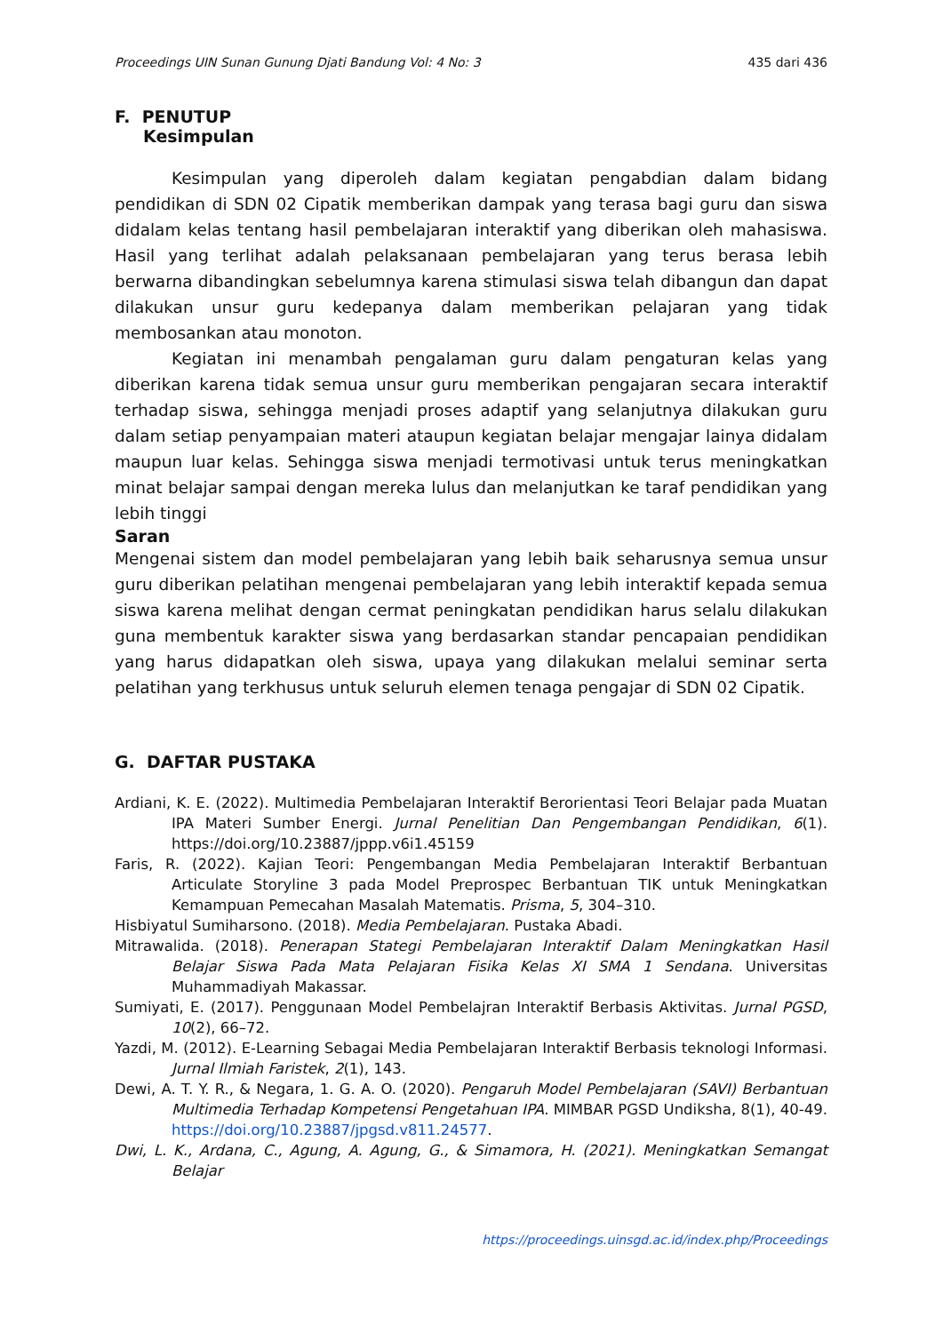Proceedings UIN Sunan Gunung Djati Bandung Vol: 4 No: 3 435 dari 436
F. PENUTUP
Kesimpulan
Kesimpulan yang diperoleh dalam kegiatan pengabdian dalam bidang pendidikan di SDN 02 Cipatik memberikan dampak yang terasa bagi guru dan siswa didalam kelas tentang hasil pembelajaran interaktif yang diberikan oleh mahasiswa. Hasil yang terlihat adalah pelaksanaan pembelajaran yang terus berasa lebih berwarna dibandingkan sebelumnya karena stimulasi siswa telah dibangun dan dapat dilakukan unsur guru kedepanya dalam memberikan pelajaran yang tidak membosankan atau monoton.
Kegiatan ini menambah pengalaman guru dalam pengaturan kelas yang diberikan karena tidak semua unsur guru memberikan pengajaran secara interaktif terhadap siswa, sehingga menjadi proses adaptif yang selanjutnya dilakukan guru dalam setiap penyampaian materi ataupun kegiatan belajar mengajar lainya didalam maupun luar kelas. Sehingga siswa menjadi termotivasi untuk terus meningkatkan minat belajar sampai dengan mereka lulus dan melanjutkan ke taraf pendidikan yang lebih tinggi
Saran
Mengenai sistem dan model pembelajaran yang lebih baik seharusnya semua unsur guru diberikan pelatihan mengenai pembelajaran yang lebih interaktif kepada semua siswa karena melihat dengan cermat peningkatan pendidikan harus selalu dilakukan guna membentuk karakter siswa yang berdasarkan standar pencapaian pendidikan yang harus didapatkan oleh siswa, upaya yang dilakukan melalui seminar serta pelatihan yang terkhusus untuk seluruh elemen tenaga pengajar di SDN 02 Cipatik.
G. DAFTAR PUSTAKA
Ardiani, K. E. (2022). Multimedia Pembelajaran Interaktif Berorientasi Teori Belajar pada Muatan IPA Materi Sumber Energi. Jurnal Penelitian Dan Pengembangan Pendidikan, 6(1). https://doi.org/10.23887/jppp.v6i1.45159
Faris, R. (2022). Kajian Teori: Pengembangan Media Pembelajaran Interaktif Berbantuan Articulate Storyline 3 pada Model Preprospec Berbantuan TIK untuk Meningkatkan Kemampuan Pemecahan Masalah Matematis. Prisma, 5, 304–310.
Hisbiyatul Sumiharsono. (2018). Media Pembelajaran. Pustaka Abadi.
Mitrawalida. (2018). Penerapan Stategi Pembelajaran Interaktif Dalam Meningkatkan Hasil Belajar Siswa Pada Mata Pelajaran Fisika Kelas XI SMA 1 Sendana. Universitas Muhammadiyah Makassar.
Sumiyati, E. (2017). Penggunaan Model Pembelajran Interaktif Berbasis Aktivitas. Jurnal PGSD, 10(2), 66–72.
Yazdi, M. (2012). E-Learning Sebagai Media Pembelajaran Interaktif Berbasis teknologi Informasi. Jurnal Ilmiah Faristek, 2(1), 143.
Dewi, A. T. Y. R., & Negara, 1. G. A. O. (2020). Pengaruh Model Pembelajaran (SAVI) Berbantuan Multimedia Terhadap Kompetensi Pengetahuan IPA. MIMBAR PGSD Undiksha, 8(1), 40-49. https://doi.org/10.23887/jpgsd.v811.24577.
Dwi, L. K., Ardana, C., Agung, A. Agung, G., & Simamora, H. (2021). Meningkatkan Semangat Belajar
https://proceedings.uinsgd.ac.id/index.php/Proceedings